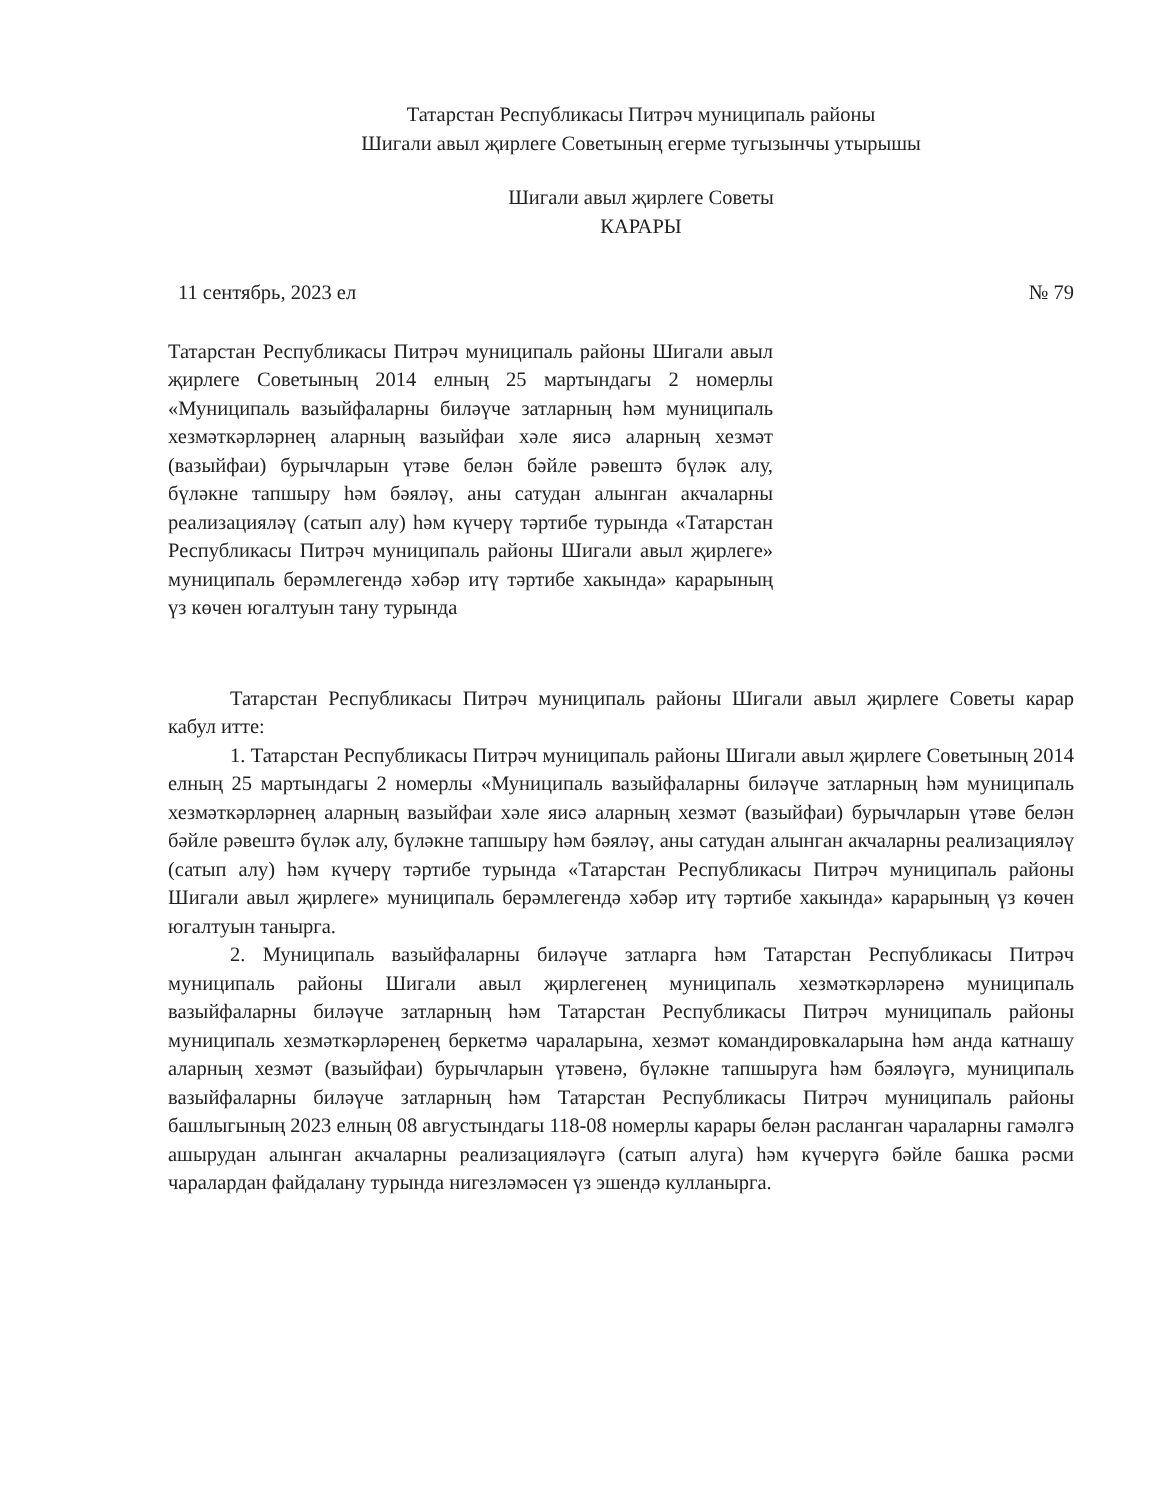Татарстан Республикасы Питрәч муниципаль районы
Шигали авыл җирлеге Советының егерме тугызынчы утырышы
Шигали авыл җирлеге Советы
КАРАРЫ
11 сентябрь, 2023 ел № 79
Татарстан Республикасы Питрәч муниципаль районы Шигали авыл җирлеге Советының 2014 елның 25 мартындагы 2 номерлы «Муниципаль вазыйфаларны биләүче затларның һәм муниципаль хезмәткәрләрнең аларның вазыйфаи хәле яисә аларның хезмәт (вазыйфаи) бурычларын үтәве белән бәйле рәвештә бүләк алу, бүләкне тапшыру һәм бәяләү, аны сатудан алынган акчаларны реализацияләү (сатып алу) һәм күчерү тәртибе турында «Татарстан Республикасы Питрәч муниципаль районы Шигали авыл җирлеге» муниципаль берәмлегендә хәбәр итү тәртибе хакында» карарының үз көчен югалтуын тану турында
Татарстан Республикасы Питрәч муниципаль районы Шигали авыл җирлеге Советы карар кабул итте:
1. Татарстан Республикасы Питрәч муниципаль районы Шигали авыл җирлеге Советының 2014 елның 25 мартындагы 2 номерлы «Муниципаль вазыйфаларны биләүче затларның һәм муниципаль хезмәткәрләрнең аларның вазыйфаи хәле яисә аларның хезмәт (вазыйфаи) бурычларын үтәве белән бәйле рәвештә бүләк алу, бүләкне тапшыру һәм бәяләү, аны сатудан алынган акчаларны реализацияләү (сатып алу) һәм күчерү тәртибе турында «Татарстан Республикасы Питрәч муниципаль районы Шигали авыл җирлеге» муниципаль берәмлегендә хәбәр итү тәртибе хакында» карарының үз көчен югалтуын танырга.
2. Муниципаль вазыйфаларны биләүче затларга һәм Татарстан Республикасы Питрәч муниципаль районы Шигали авыл җирлегенең муниципаль хезмәткәрләренә муниципаль вазыйфаларны биләүче затларның һәм Татарстан Республикасы Питрәч муниципаль районы муниципаль хезмәткәрләренең беркетмә чараларына, хезмәт командировкаларына һәм анда катнашу аларның хезмәт (вазыйфаи) бурычларын үтәвенә, бүләкне тапшыруга һәм бәяләүгә, муниципаль вазыйфаларны биләүче затларның һәм Татарстан Республикасы Питрәч муниципаль районы башлыгының 2023 елның 08 августындагы 118-08 номерлы карары белән расланган чараларны гамәлгә ашырудан алынган акчаларны реализацияләүгә (сатып алуга) һәм күчерүгә бәйле башка рәсми чаралардан файдалану турында нигезләмәсен үз эшендә кулланырга.